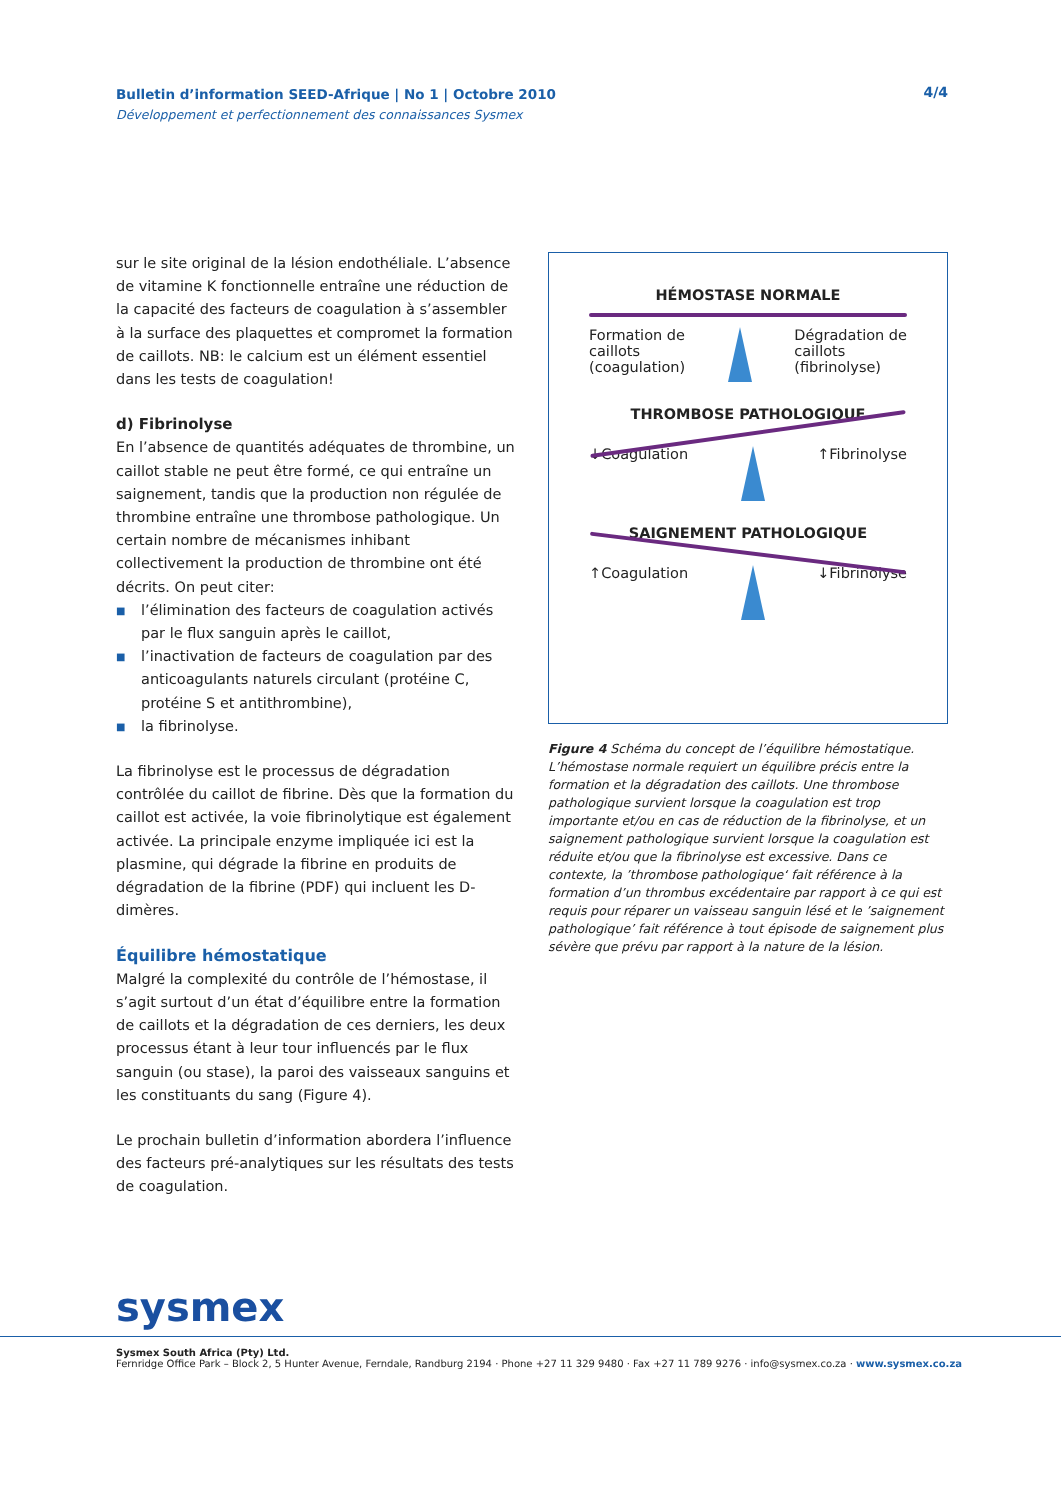Bulletin d’information SEED-Afrique | No 1 | Octobre 2010 4/4 Développement et perfectionnement des connaissances Sysmex
sur le site original de la lésion endothéliale. L’absence de vitamine K fonctionnelle entraîne une réduction de la capacité des facteurs de coagulation à s’assembler à la surface des plaquettes et compromet la formation de caillots. NB: le calcium est un élément essentiel dans les tests de coagulation!
d) Fibrinolyse
En l’absence de quantités adéquates de thrombine, un caillot stable ne peut être formé, ce qui entraîne un saignement, tandis que la production non régulée de thrombine entraîne une thrombose pathologique. Un certain nombre de mécanismes inhibant collectivement la production de thrombine ont été décrits. On peut citer:
■ l’élimination des facteurs de coagulation activés par le flux sanguin après le caillot,
■ l’inactivation de facteurs de coagulation par des anticoagulants naturels circulant (protéine C, protéine S et antithrombine),
■ la fibrinolyse.
La fibrinolyse est le processus de dégradation contrôlée du caillot de fibrine. Dès que la formation du caillot est activée, la voie fibrinolytique est également activée. La principale enzyme impliquée ici est la plasmine, qui dégrade la fibrine en produits de dégradation de la fibrine (PDF) qui incluent les D-dimères.
Équilibre hémostatique
Malgré la complexité du contrôle de l’hémostase, il s’agit surtout d’un état d’équilibre entre la formation de caillots et la dégradation de ces derniers, les deux processus étant à leur tour influencés par le flux sanguin (ou stase), la paroi des vaisseaux sanguins et les constituants du sang (Figure 4).
Le prochain bulletin d’information abordera l’influence des facteurs pré-analytiques sur les résultats des tests de coagulation.
HÉMOSTASE NORMALE
Formation de
caillots
(coagulation)
Dégradation de
caillots
(fibrinolyse)
THROMBOSE PATHOLOGIQUE
↓Coagulation ↑Fibrinolyse
SAIGNEMENT PATHOLOGIQUE
↑Coagulation ↓Fibrinolyse
Figure 4 Schéma du concept de l’équilibre hémostatique. L’hémostase normale requiert un équilibre précis entre la formation et la dégradation des caillots. Une thrombose pathologique survient lorsque la coagulation est trop importante et/ou en cas de réduction de la fibrinolyse, et un saignement pathologique survient lorsque la coagulation est réduite et/ou que la fibrinolyse est excessive. Dans ce contexte, la ’thrombose pathologique‘ fait référence à la formation d’un thrombus excédentaire par rapport à ce qui est requis pour réparer un vaisseau sanguin lésé et le ’saignement pathologique’ fait référence à tout épisode de saignement plus sévère que prévu par rapport à la nature de la lésion.
sysmex
Sysmex South Africa (Pty) Ltd.
Fernridge Office Park – Block 2, 5 Hunter Avenue, Ferndale, Randburg 2194 · Phone +27 11 329 9480 · Fax +27 11 789 9276 · info@sysmex.co.za · www.sysmex.co.za